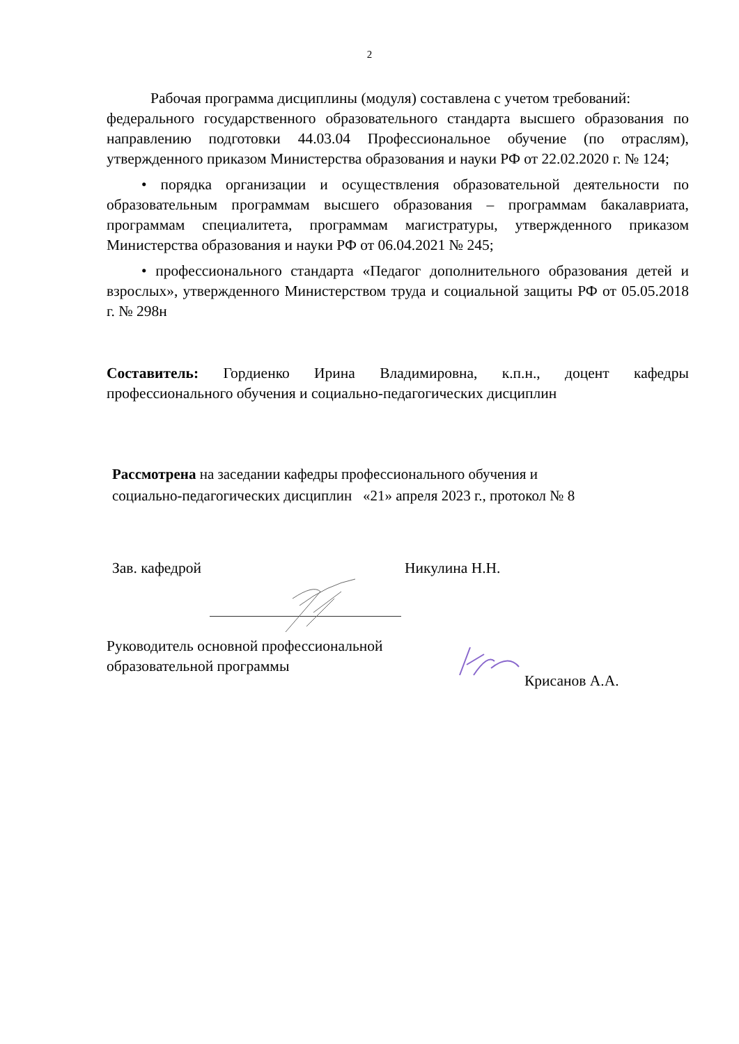2
Рабочая программа дисциплины (модуля) составлена с учетом требований:
федерального государственного образовательного стандарта высшего образования по направлению подготовки 44.03.04 Профессиональное обучение (по отраслям), утвержденного приказом Министерства образования и науки РФ от 22.02.2020 г. № 124;
• порядка организации и осуществления образовательной деятельности по образовательным программам высшего образования – программам бакалавриата, программам специалитета, программам магистратуры, утвержденного приказом Министерства образования и науки РФ от 06.04.2021 № 245;
• профессионального стандарта «Педагог дополнительного образования детей и взрослых», утвержденного Министерством труда и социальной защиты РФ от 05.05.2018 г. № 298н
Составитель: Гордиенко Ирина Владимировна, к.п.н., доцент кафедры профессионального обучения и социально-педагогических дисциплин
Рассмотрена на заседании кафедры профессионального обучения и
социально-педагогических дисциплин «21» апреля 2023 г., протокол № 8
Зав. кафедрой Никулина Н.Н.
Руководитель основной профессиональной
образовательной программы
Крисанов А.А.